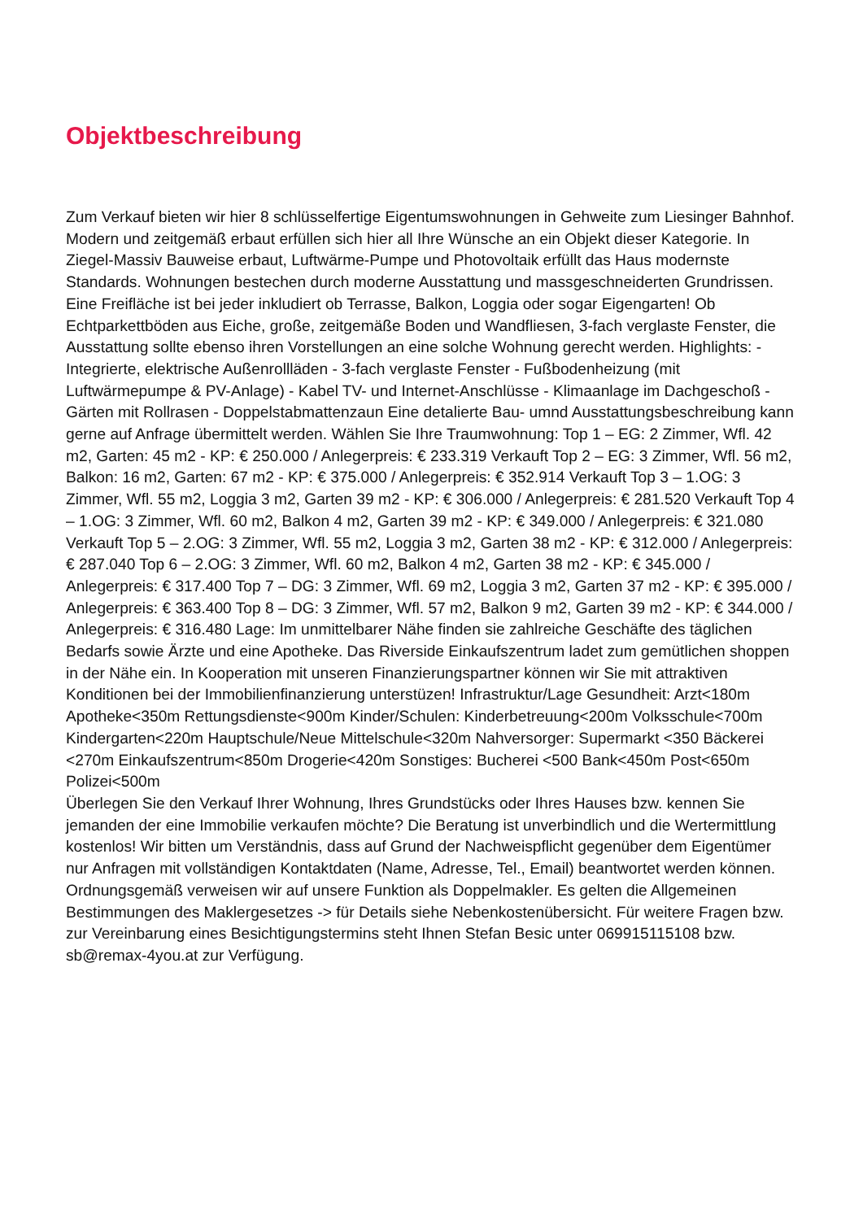Objektbeschreibung
Zum Verkauf bieten wir hier 8 schlüsselfertige Eigentumswohnungen in Gehweite zum Liesinger Bahnhof. Modern und zeitgemäß erbaut erfüllen sich hier all Ihre Wünsche an ein Objekt dieser Kategorie. In Ziegel-Massiv Bauweise erbaut, Luftwärme-Pumpe und Photovoltaik erfüllt das Haus modernste Standards. Wohnungen bestechen durch moderne Ausstattung und massgeschneiderten Grundrissen. Eine Freifläche ist bei jeder inkludiert ob Terrasse, Balkon, Loggia oder sogar Eigengarten! Ob Echtparkettböden aus Eiche, große, zeitgemäße Boden und Wandfliesen, 3-fach verglaste Fenster, die Ausstattung sollte ebenso ihren Vorstellungen an eine solche Wohnung gerecht werden. Highlights: - Integrierte, elektrische Außenrollläden - 3-fach verglaste Fenster - Fußbodenheizung (mit Luftwärmepumpe & PV-Anlage) - Kabel TV- und Internet-Anschlüsse - Klimaanlage im Dachgeschoß - Gärten mit Rollrasen - Doppelstabmattenzaun Eine detalierte Bau- umnd Ausstattungsbeschreibung kann gerne auf Anfrage übermittelt werden. Wählen Sie Ihre Traumwohnung: Top 1 – EG: 2 Zimmer, Wfl. 42 m2, Garten: 45 m2 - KP: € 250.000 / Anlegerpreis: € 233.319 Verkauft Top 2 – EG: 3 Zimmer, Wfl. 56 m2, Balkon: 16 m2, Garten: 67 m2 - KP: € 375.000 / Anlegerpreis: € 352.914 Verkauft Top 3 – 1.OG: 3 Zimmer, Wfl. 55 m2, Loggia 3 m2, Garten 39 m2 - KP: € 306.000 / Anlegerpreis: € 281.520 Verkauft Top 4 – 1.OG: 3 Zimmer, Wfl. 60 m2, Balkon 4 m2, Garten 39 m2 - KP: € 349.000 / Anlegerpreis: € 321.080 Verkauft Top 5 – 2.OG: 3 Zimmer, Wfl. 55 m2, Loggia 3 m2, Garten 38 m2 - KP: € 312.000 / Anlegerpreis: € 287.040 Top 6 – 2.OG: 3 Zimmer, Wfl. 60 m2, Balkon 4 m2, Garten 38 m2 - KP: € 345.000 / Anlegerpreis: € 317.400 Top 7 – DG: 3 Zimmer, Wfl. 69 m2, Loggia 3 m2, Garten 37 m2 - KP: € 395.000 / Anlegerpreis: € 363.400 Top 8 – DG: 3 Zimmer, Wfl. 57 m2, Balkon 9 m2, Garten 39 m2 - KP: € 344.000 / Anlegerpreis: € 316.480 Lage: Im unmittelbarer Nähe finden sie zahlreiche Geschäfte des täglichen Bedarfs sowie Ärzte und eine Apotheke. Das Riverside Einkaufszentrum ladet zum gemütlichen shoppen in der Nähe ein. In Kooperation mit unseren Finanzierungspartner können wir Sie mit attraktiven Konditionen bei der Immobilienfinanzierung unterstüzen! Infrastruktur/Lage Gesundheit: Arzt<180m Apotheke<350m Rettungsdienste<900m Kinder/Schulen: Kinderbetreuung<200m Volksschule<700m Kindergarten<220m Hauptschule/Neue Mittelschule<320m Nahversorger: Supermarkt <350 Bäckerei <270m Einkaufszentrum<850m Drogerie<420m Sonstiges: Bucherei <500 Bank<450m Post<650m Polizei<500m
Überlegen Sie den Verkauf Ihrer Wohnung, Ihres Grundstücks oder Ihres Hauses bzw. kennen Sie jemanden der eine Immobilie verkaufen möchte? Die Beratung ist unverbindlich und die Wertermittlung kostenlos! Wir bitten um Verständnis, dass auf Grund der Nachweispflicht gegenüber dem Eigentümer nur Anfragen mit vollständigen Kontaktdaten (Name, Adresse, Tel., Email) beantwortet werden können. Ordnungsgemäß verweisen wir auf unsere Funktion als Doppelmakler. Es gelten die Allgemeinen Bestimmungen des Maklergesetzes -> für Details siehe Nebenkostenübersicht. Für weitere Fragen bzw. zur Vereinbarung eines Besichtigungstermins steht Ihnen Stefan Besic unter 069915115108 bzw. sb@remax-4you.at zur Verfügung.